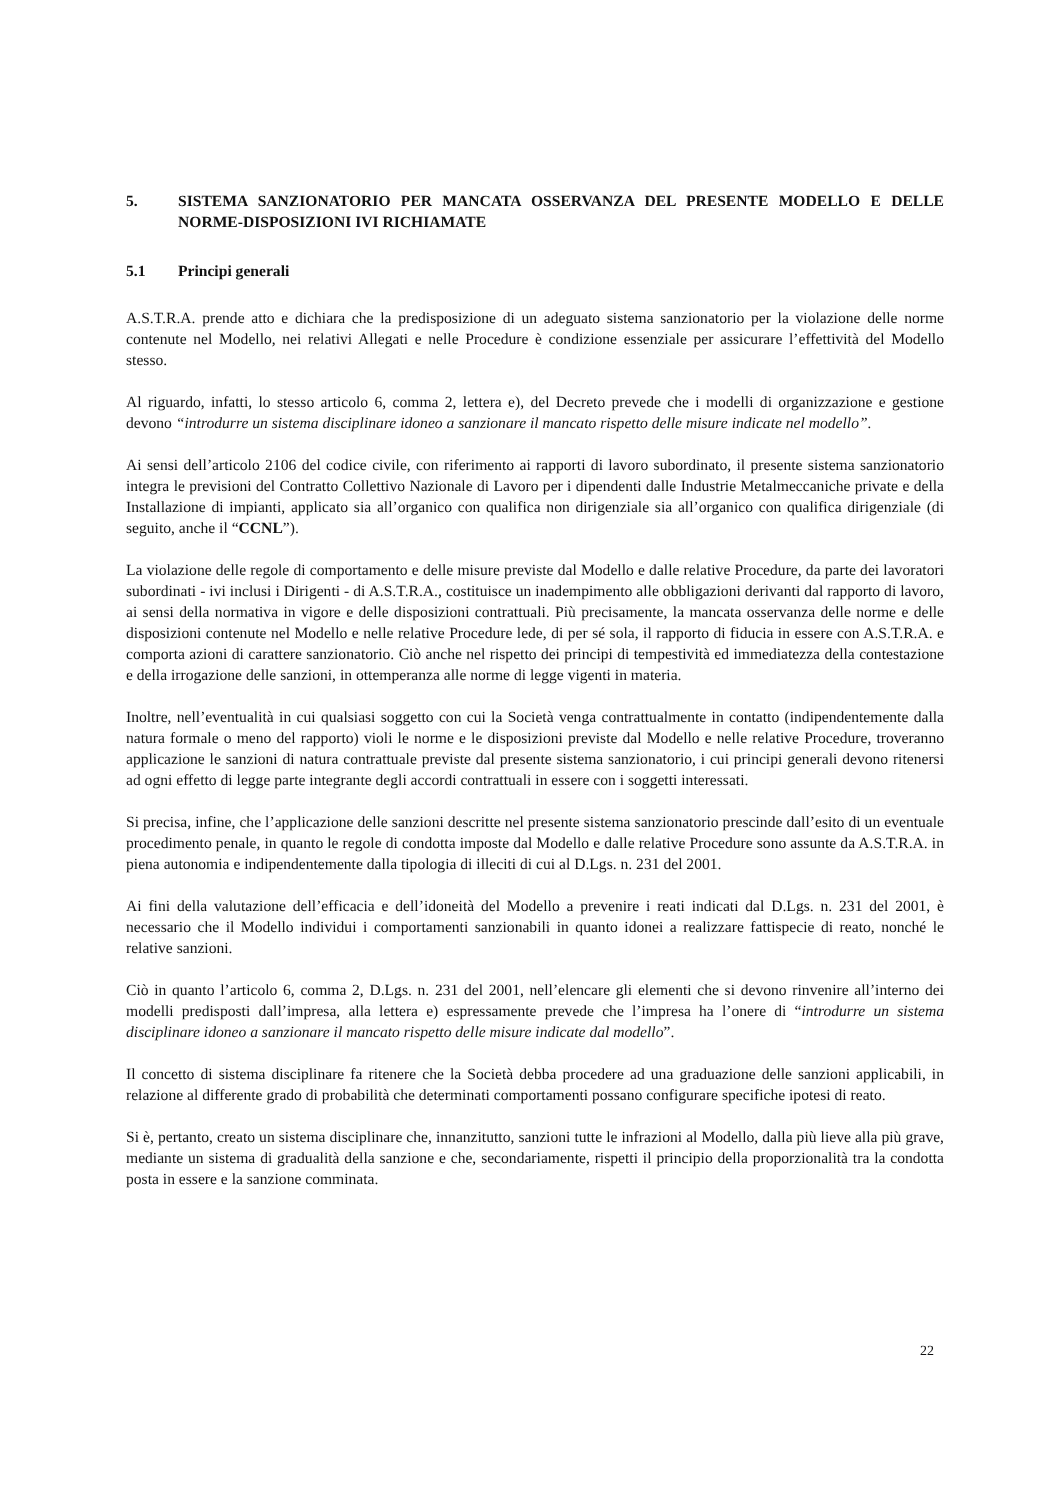5. SISTEMA SANZIONATORIO PER MANCATA OSSERVANZA DEL PRESENTE MODELLO E DELLE NORME-DISPOSIZIONI IVI RICHIAMATE
5.1 Principi generali
A.S.T.R.A. prende atto e dichiara che la predisposizione di un adeguato sistema sanzionatorio per la violazione delle norme contenute nel Modello, nei relativi Allegati e nelle Procedure è condizione essenziale per assicurare l’effettività del Modello stesso.
Al riguardo, infatti, lo stesso articolo 6, comma 2, lettera e), del Decreto prevede che i modelli di organizzazione e gestione devono “introdurre un sistema disciplinare idoneo a sanzionare il mancato rispetto delle misure indicate nel modello”.
Ai sensi dell’articolo 2106 del codice civile, con riferimento ai rapporti di lavoro subordinato, il presente sistema sanzionatorio integra le previsioni del Contratto Collettivo Nazionale di Lavoro per i dipendenti dalle Industrie Metalmeccaniche private e della Installazione di impianti, applicato sia all’organico con qualifica non dirigenziale sia all’organico con qualifica dirigenziale (di seguito, anche il “CCNL”).
La violazione delle regole di comportamento e delle misure previste dal Modello e dalle relative Procedure, da parte dei lavoratori subordinati - ivi inclusi i Dirigenti - di A.S.T.R.A., costituisce un inadempimento alle obbligazioni derivanti dal rapporto di lavoro, ai sensi della normativa in vigore e delle disposizioni contrattuali. Più precisamente, la mancata osservanza delle norme e delle disposizioni contenute nel Modello e nelle relative Procedure lede, di per sé sola, il rapporto di fiducia in essere con A.S.T.R.A. e comporta azioni di carattere sanzionatorio. Ciò anche nel rispetto dei principi di tempestività ed immediatezza della contestazione e della irrogazione delle sanzioni, in ottemperanza alle norme di legge vigenti in materia.
Inoltre, nell’eventualità in cui qualsiasi soggetto con cui la Società venga contrattualmente in contatto (indipendentemente dalla natura formale o meno del rapporto) violi le norme e le disposizioni previste dal Modello e nelle relative Procedure, troveranno applicazione le sanzioni di natura contrattuale previste dal presente sistema sanzionatorio, i cui principi generali devono ritenersi ad ogni effetto di legge parte integrante degli accordi contrattuali in essere con i soggetti interessati.
Si precisa, infine, che l’applicazione delle sanzioni descritte nel presente sistema sanzionatorio prescinde dall’esito di un eventuale procedimento penale, in quanto le regole di condotta imposte dal Modello e dalle relative Procedure sono assunte da A.S.T.R.A. in piena autonomia e indipendentemente dalla tipologia di illeciti di cui al D.Lgs. n. 231 del 2001.
Ai fini della valutazione dell’efficacia e dell’idoneità del Modello a prevenire i reati indicati dal D.Lgs. n. 231 del 2001, è necessario che il Modello individui i comportamenti sanzionabili in quanto idonei a realizzare fattispecie di reato, nonché le relative sanzioni.
Ciò in quanto l’articolo 6, comma 2, D.Lgs. n. 231 del 2001, nell’elencare gli elementi che si devono rinvenire all’interno dei modelli predisposti dall’impresa, alla lettera e) espressamente prevede che l’impresa ha l’onere di “introdurre un sistema disciplinare idoneo a sanzionare il mancato rispetto delle misure indicate dal modello”.
Il concetto di sistema disciplinare fa ritenere che la Società debba procedere ad una graduazione delle sanzioni applicabili, in relazione al differente grado di probabilità che determinati comportamenti possano configurare specifiche ipotesi di reato.
Si è, pertanto, creato un sistema disciplinare che, innanzitutto, sanzioni tutte le infrazioni al Modello, dalla più lieve alla più grave, mediante un sistema di gradualità della sanzione e che, secondariamente, rispetti il principio della proporzionalità tra la condotta posta in essere e la sanzione comminata.
22